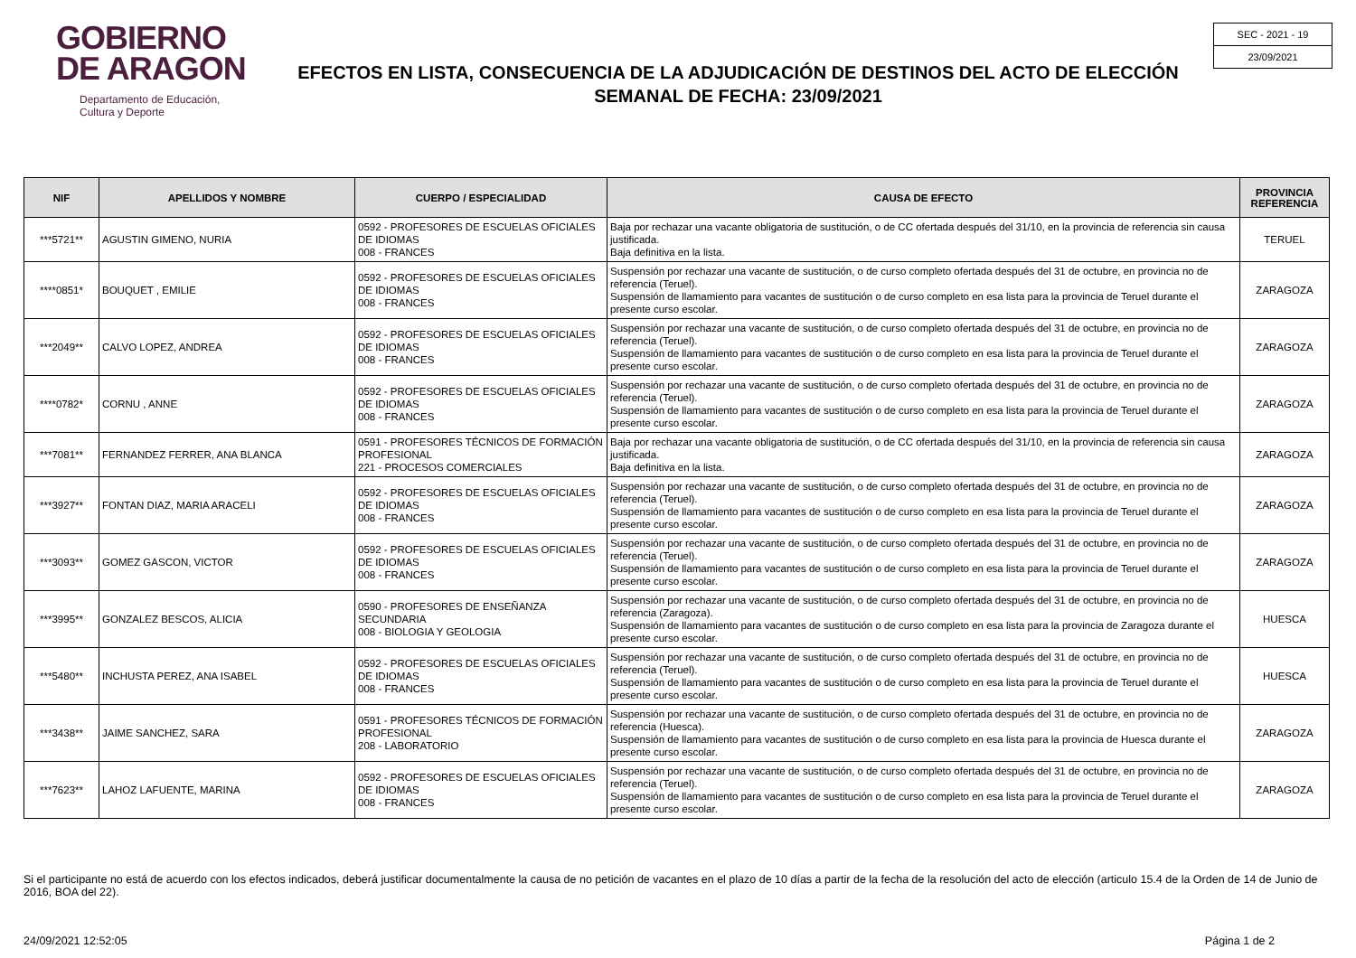GOBIERNO
DE ARAGON
Departamento de Educación,
Cultura y Deporte
EFECTOS EN LISTA, CONSECUENCIA DE LA ADJUDICACIÓN DE DESTINOS DEL ACTO DE ELECCIÓN
SEMANAL DE FECHA: 23/09/2021
SEC - 2021 - 19
23/09/2021
| NIF | APELLIDOS Y NOMBRE | CUERPO / ESPECIALIDAD | CAUSA DE EFECTO | PROVINCIA REFERENCIA |
| --- | --- | --- | --- | --- |
| ***5721** | AGUSTIN GIMENO, NURIA | 0592 - PROFESORES DE ESCUELAS OFICIALES DE IDIOMAS 008 - FRANCES | Baja por rechazar una vacante obligatoria de sustitución, o de CC ofertada después del 31/10, en la provincia de referencia sin causa justificada. Baja definitiva en la lista. | TERUEL |
| ****0851* | BOUQUET , EMILIE | 0592 - PROFESORES DE ESCUELAS OFICIALES DE IDIOMAS 008 - FRANCES | Suspensión por rechazar una vacante de sustitución, o de curso completo ofertada después del 31 de octubre, en provincia no de referencia (Teruel). Suspensión de llamamiento para vacantes de sustitución o de curso completo en esa lista para la provincia de Teruel durante el presente curso escolar. | ZARAGOZA |
| ***2049** | CALVO LOPEZ, ANDREA | 0592 - PROFESORES DE ESCUELAS OFICIALES DE IDIOMAS 008 - FRANCES | Suspensión por rechazar una vacante de sustitución, o de curso completo ofertada después del 31 de octubre, en provincia no de referencia (Teruel). Suspensión de llamamiento para vacantes de sustitución o de curso completo en esa lista para la provincia de Teruel durante el presente curso escolar. | ZARAGOZA |
| ****0782* | CORNU , ANNE | 0592 - PROFESORES DE ESCUELAS OFICIALES DE IDIOMAS 008 - FRANCES | Suspensión por rechazar una vacante de sustitución, o de curso completo ofertada después del 31 de octubre, en provincia no de referencia (Teruel). Suspensión de llamamiento para vacantes de sustitución o de curso completo en esa lista para la provincia de Teruel durante el presente curso escolar. | ZARAGOZA |
| ***7081** | FERNANDEZ FERRER, ANA BLANCA | 0591 - PROFESORES TÉCNICOS DE FORMACIÓN PROFESIONAL 221 - PROCESOS COMERCIALES | Baja por rechazar una vacante obligatoria de sustitución, o de CC ofertada después del 31/10, en la provincia de referencia sin causa justificada. Baja definitiva en la lista. | ZARAGOZA |
| ***3927** | FONTAN DIAZ, MARIA ARACELI | 0592 - PROFESORES DE ESCUELAS OFICIALES DE IDIOMAS 008 - FRANCES | Suspensión por rechazar una vacante de sustitución, o de curso completo ofertada después del 31 de octubre, en provincia no de referencia (Teruel). Suspensión de llamamiento para vacantes de sustitución o de curso completo en esa lista para la provincia de Teruel durante el presente curso escolar. | ZARAGOZA |
| ***3093** | GOMEZ GASCON, VICTOR | 0592 - PROFESORES DE ESCUELAS OFICIALES DE IDIOMAS 008 - FRANCES | Suspensión por rechazar una vacante de sustitución, o de curso completo ofertada después del 31 de octubre, en provincia no de referencia (Teruel). Suspensión de llamamiento para vacantes de sustitución o de curso completo en esa lista para la provincia de Teruel durante el presente curso escolar. | ZARAGOZA |
| ***3995** | GONZALEZ BESCOS, ALICIA | 0590 - PROFESORES DE ENSEÑANZA SECUNDARIA 008 - BIOLOGIA Y GEOLOGIA | Suspensión por rechazar una vacante de sustitución, o de curso completo ofertada después del 31 de octubre, en provincia no de referencia (Zaragoza). Suspensión de llamamiento para vacantes de sustitución o de curso completo en esa lista para la provincia de Zaragoza durante el presente curso escolar. | HUESCA |
| ***5480** | INCHUSTA PEREZ, ANA ISABEL | 0592 - PROFESORES DE ESCUELAS OFICIALES DE IDIOMAS 008 - FRANCES | Suspensión por rechazar una vacante de sustitución, o de curso completo ofertada después del 31 de octubre, en provincia no de referencia (Teruel). Suspensión de llamamiento para vacantes de sustitución o de curso completo en esa lista para la provincia de Teruel durante el presente curso escolar. | HUESCA |
| ***3438** | JAIME SANCHEZ, SARA | 0591 - PROFESORES TÉCNICOS DE FORMACIÓN PROFESIONAL 208 - LABORATORIO | Suspensión por rechazar una vacante de sustitución, o de curso completo ofertada después del 31 de octubre, en provincia no de referencia (Huesca). Suspensión de llamamiento para vacantes de sustitución o de curso completo en esa lista para la provincia de Huesca durante el presente curso escolar. | ZARAGOZA |
| ***7623** | LAHOZ LAFUENTE, MARINA | 0592 - PROFESORES DE ESCUELAS OFICIALES DE IDIOMAS 008 - FRANCES | Suspensión por rechazar una vacante de sustitución, o de curso completo ofertada después del 31 de octubre, en provincia no de referencia (Teruel). Suspensión de llamamiento para vacantes de sustitución o de curso completo en esa lista para la provincia de Teruel durante el presente curso escolar. | ZARAGOZA |
Si el participante no está de acuerdo con los efectos indicados, deberá justificar documentalmente la causa de no petición de vacantes en el plazo de 10 días a partir de la fecha de la resolución del acto de elección (articulo 15.4 de la Orden de 14 de Junio de 2016, BOA del 22).
24/09/2021 12:52:05 Página 1 de 2